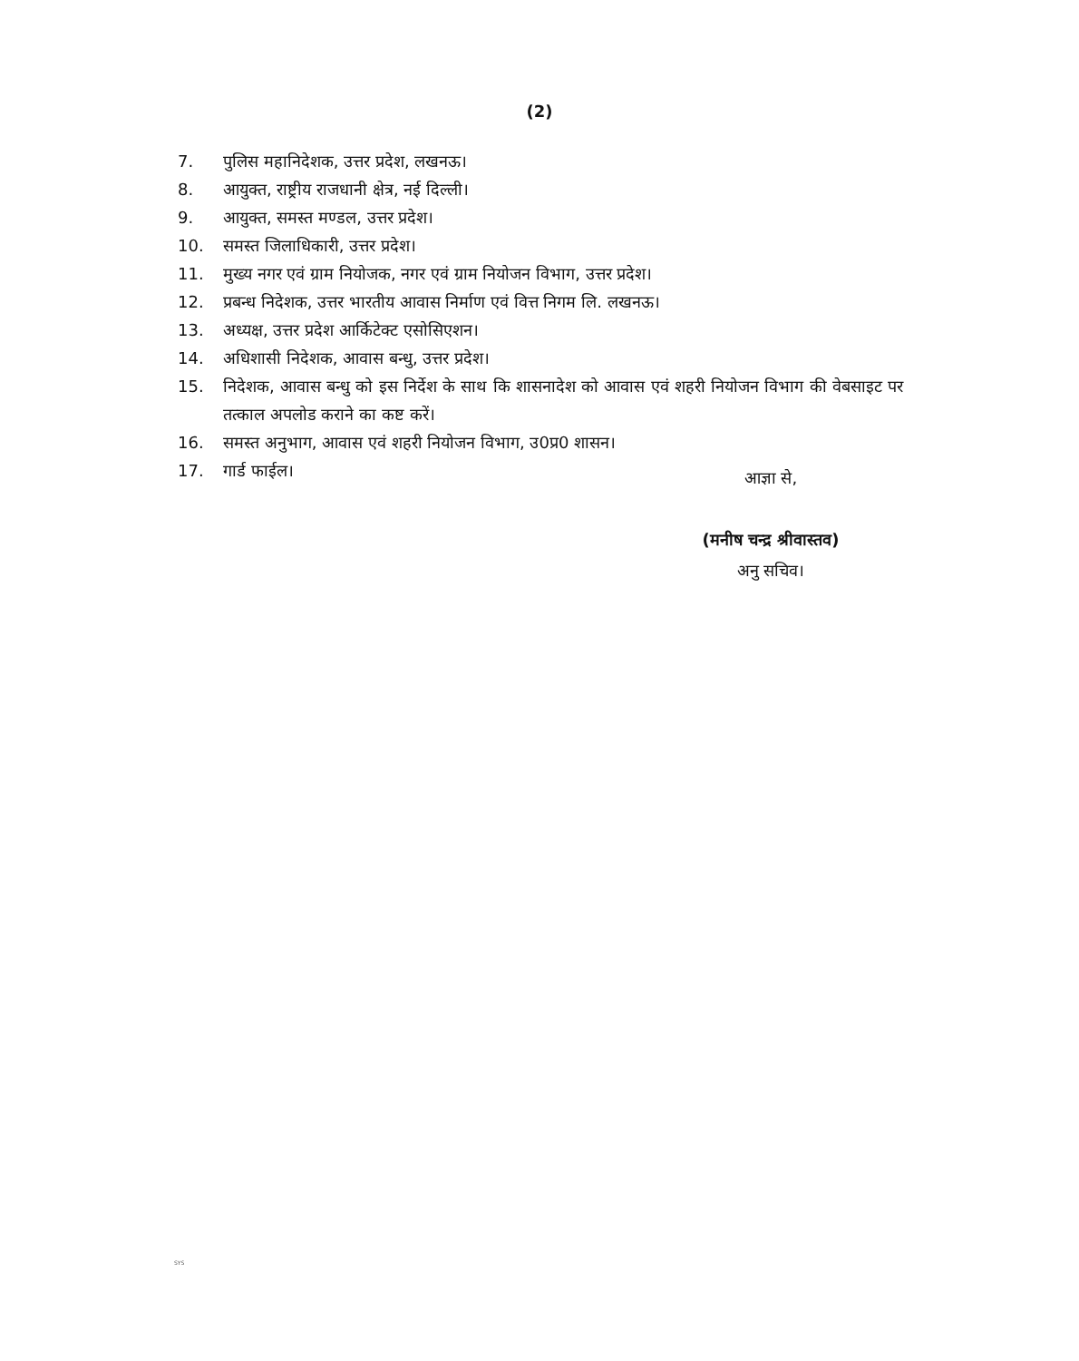(2)
7. पुलिस महानिदेशक, उत्तर प्रदेश, लखनऊ।
8. आयुक्त, राष्ट्रीय राजधानी क्षेत्र, नई दिल्ली।
9. आयुक्त, समस्त मण्डल, उत्तर प्रदेश।
10. समस्त जिलाधिकारी, उत्तर प्रदेश।
11. मुख्य नगर एवं ग्राम नियोजक, नगर एवं ग्राम नियोजन विभाग, उत्तर प्रदेश।
12. प्रबन्ध निदेशक, उत्तर भारतीय आवास निर्माण एवं वित्त निगम लि. लखनऊ।
13. अध्यक्ष, उत्तर प्रदेश आर्किटेक्ट एसोसिएशन।
14. अधिशासी निदेशक, आवास बन्धु, उत्तर प्रदेश।
15. निदेशक, आवास बन्धु को इस निर्देश के साथ कि शासनादेश को आवास एवं शहरी नियोजन विभाग की वेबसाइट पर तत्काल अपलोड कराने का कष्ट करें।
16. समस्त अनुभाग, आवास एवं शहरी नियोजन विभाग, उ0प्र0 शासन।
17. गार्ड फाईल।
आज्ञा से,
(मनीष चन्द्र श्रीवास्तव)
अनु सचिव।
SYS